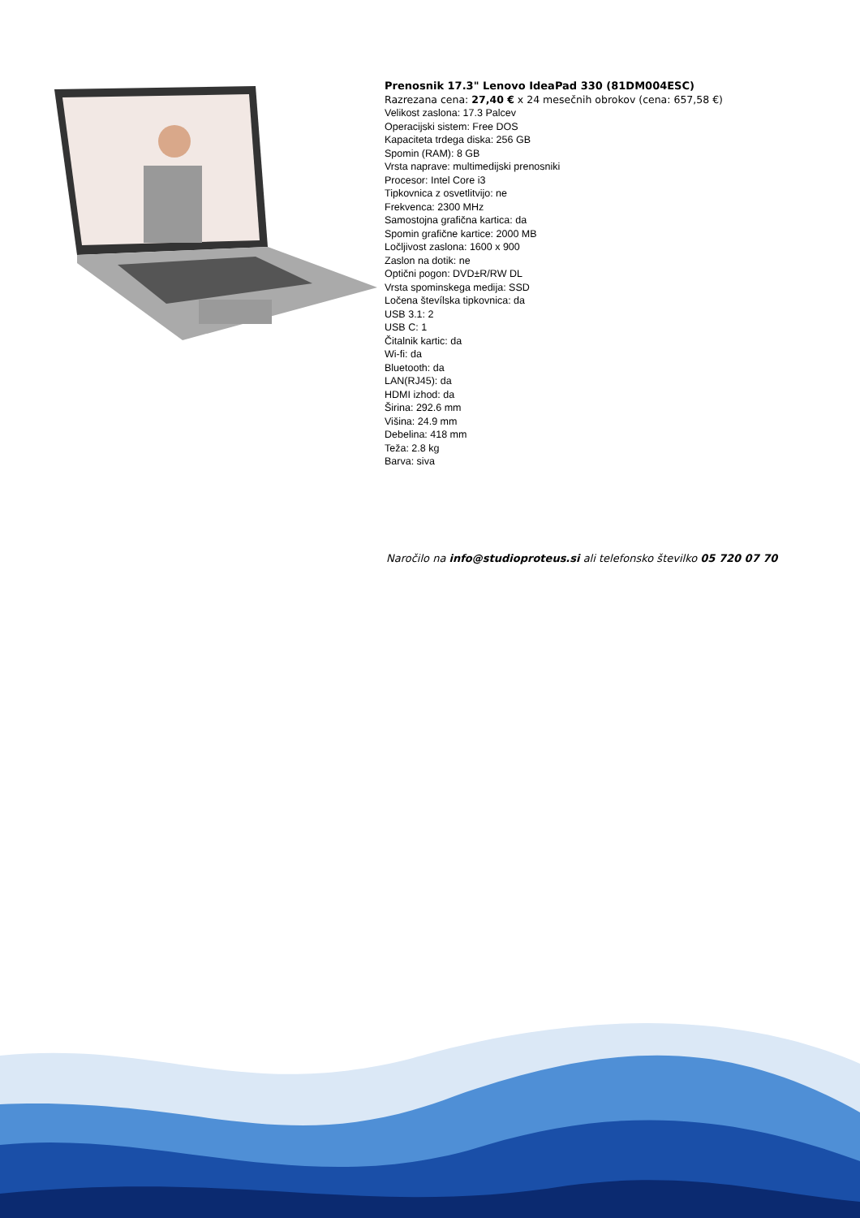Prenosnik 17.3" Lenovo IdeaPad 330 (81DM004ESC)
Razrezana cena: 27,40 € x 24 mesečnih obrokov (cena: 657,58 €)
Velikost zaslona: 17.3 Palcev
Operacijski sistem: Free DOS
Kapaciteta trdega diska: 256 GB
Spomin (RAM): 8 GB
Vrsta naprave: multimedijski prenosniki
Procesor: Intel Core i3
Tipkovnica z osvetlitvijo: ne
Frekvenca: 2300 MHz
Samostojna grafična kartica: da
Spomin grafične kartice: 2000 MB
Ločljivost zaslona: 1600 x 900
Zaslon na dotik: ne
Optični pogon: DVD±R/RW DL
Vrsta spominskega medija: SSD
Ločena števílska tipkovnica: da
USB 3.1: 2
USB C: 1
Čitalnik kartic: da
Wi-fi: da
Bluetooth: da
LAN(RJ45): da
HDMI izhod: da
Širina: 292.6 mm
Višina: 24.9 mm
Debelina: 418 mm
Teža: 2.8 kg
Barva: siva
Naročilo na info@studioproteus.si ali telefonsko številko 05 720 07 70